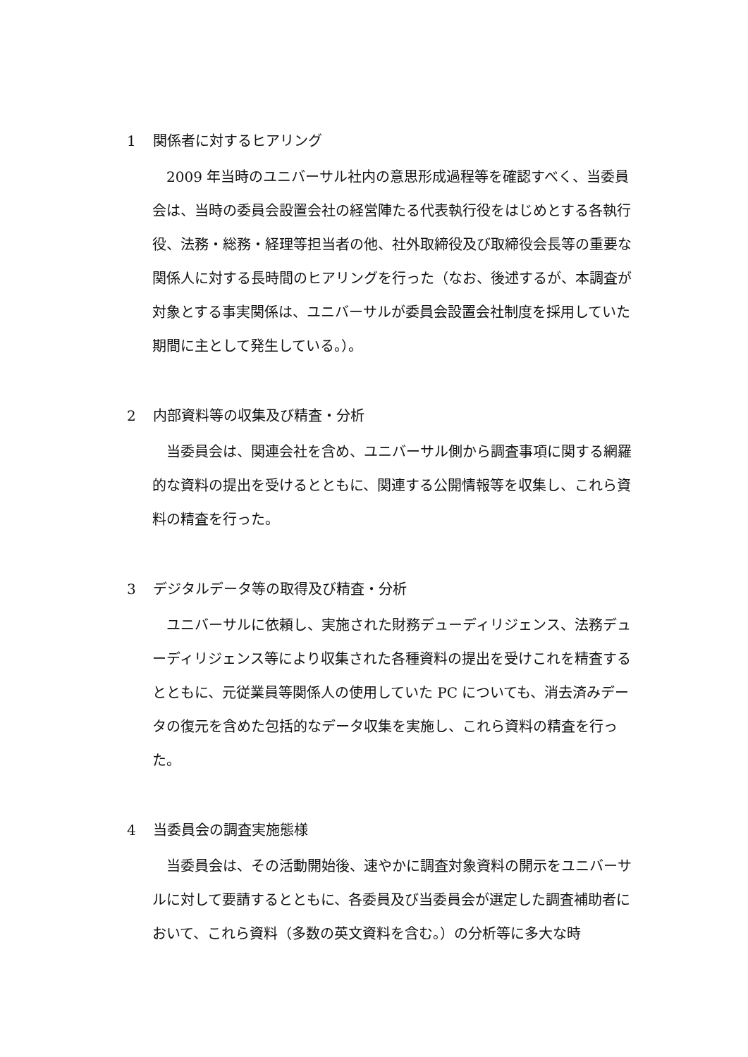1 関係者に対するヒアリング
2009 年当時のユニバーサル社内の意思形成過程等を確認すべく、当委員会は、当時の委員会設置会社の経営陣たる代表執行役をはじめとする各執行役、法務・総務・経理等担当者の他、社外取締役及び取締役会長等の重要な関係人に対する長時間のヒアリングを行った（なお、後述するが、本調査が対象とする事実関係は、ユニバーサルが委員会設置会社制度を採用していた期間に主として発生している。）。
2 内部資料等の収集及び精査・分析
当委員会は、関連会社を含め、ユニバーサル側から調査事項に関する網羅的な資料の提出を受けるとともに、関連する公開情報等を収集し、これら資料の精査を行った。
3 デジタルデータ等の取得及び精査・分析
ユニバーサルに依頼し、実施された財務デューディリジェンス、法務デューディリジェンス等により収集された各種資料の提出を受けこれを精査するとともに、元従業員等関係人の使用していた PC についても、消去済みデータの復元を含めた包括的なデータ収集を実施し、これら資料の精査を行った。
4 当委員会の調査実施態様
当委員会は、その活動開始後、速やかに調査対象資料の開示をユニバーサルに対して要請するとともに、各委員及び当委員会が選定した調査補助者において、これら資料（多数の英文資料を含む。）の分析等に多大な時